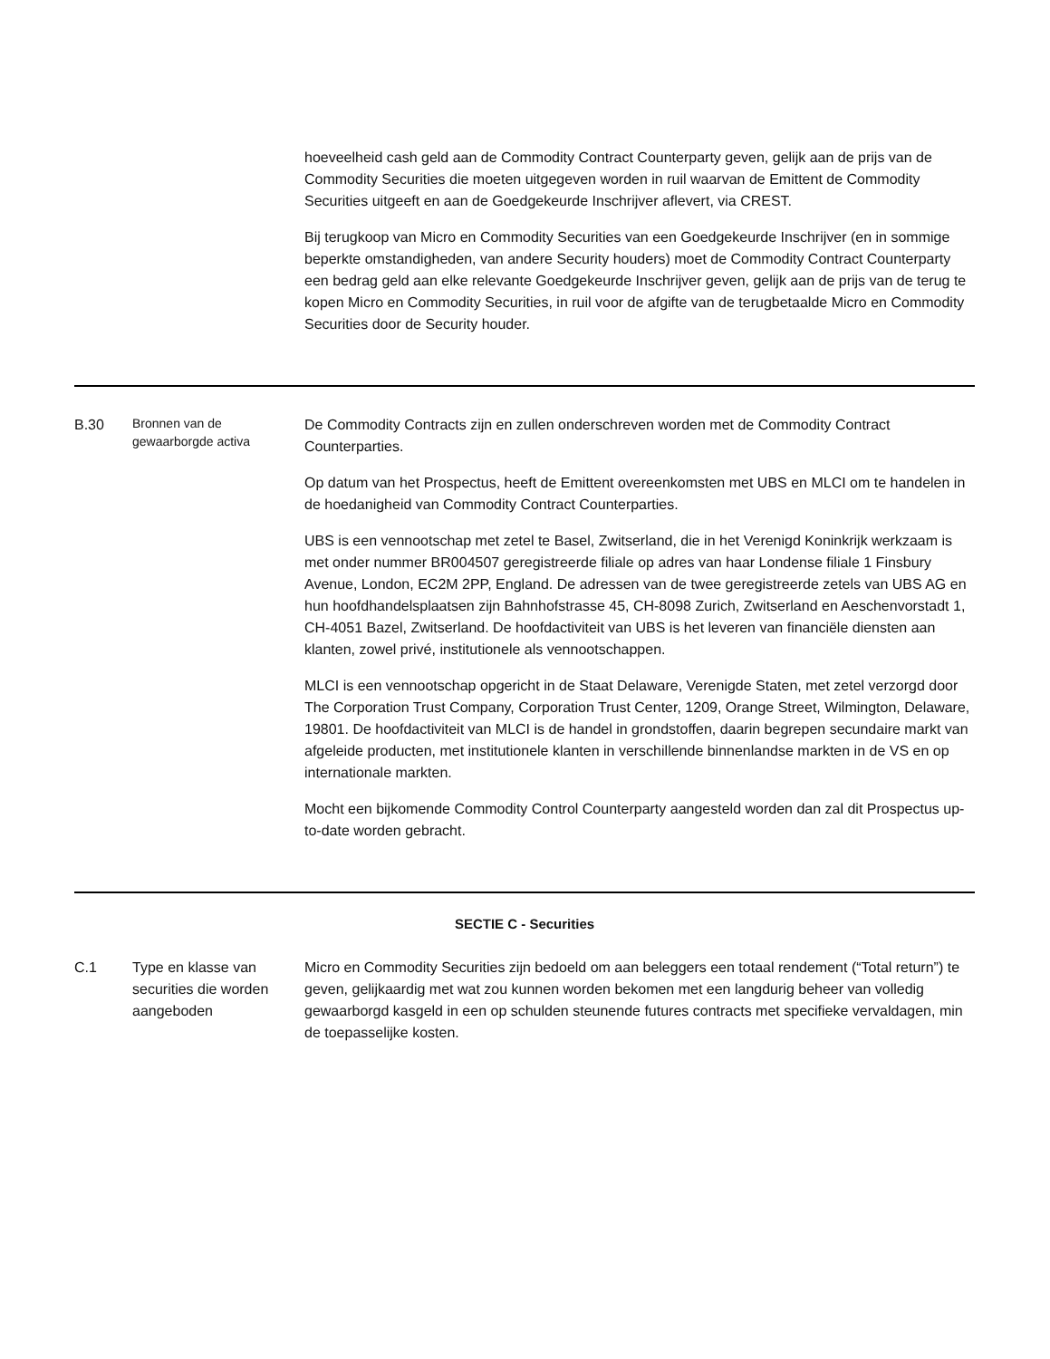| | | hoeveelheid cash geld aan de Commodity Contract Counterparty geven, gelijk aan de prijs van de Commodity Securities die moeten uitgegeven worden in ruil waarvan de Emittent de Commodity Securities uitgeeft en aan de Goedgekeurde Inschrijver aflevert, via CREST. Bij terugkoop van Micro en Commodity Securities van een Goedgekeurde Inschrijver (en in sommige beperkte omstandigheden, van andere Security houders) moet de Commodity Contract Counterparty een bedrag geld aan elke relevante Goedgekeurde Inschrijver geven, gelijk aan de prijs van de terug te kopen Micro en Commodity Securities, in ruil voor de afgifte van de terugbetaalde Micro en Commodity Securities door de Security houder. |
| B.30 | Bronnen van de gewaarborgde activa | De Commodity Contracts zijn en zullen onderschreven worden met de Commodity Contract Counterparties. Op datum van het Prospectus, heeft de Emittent overeenkomsten met UBS en MLCI om te handelen in de hoedanigheid van Commodity Contract Counterparties. UBS is een vennootschap met zetel te Basel, Zwitserland, die in het Verenigd Koninkrijk werkzaam is met onder nummer BR004507 geregistreerde filiale op adres van haar Londense filiale 1 Finsbury Avenue, London, EC2M 2PP, England. De adressen van de twee geregistreerde zetels van UBS AG en hun hoofdhandelsplaatsen zijn Bahnhofstrasse 45, CH-8098 Zurich, Zwitserland en Aeschenvorstadt 1, CH-4051 Bazel, Zwitserland. De hoofdactiviteit van UBS is het leveren van financiële diensten aan klanten, zowel privé, institutionele als vennootschappen. MLCI is een vennootschap opgericht in de Staat Delaware, Verenigde Staten, met zetel verzorgd door The Corporation Trust Company, Corporation Trust Center, 1209, Orange Street, Wilmington, Delaware, 19801. De hoofdactiviteit van MLCI is de handel in grondstoffen, daarin begrepen secundaire markt van afgeleide producten, met institutionele klanten in verschillende binnenlandse markten in de VS en op internationale markten. Mocht een bijkomende Commodity Control Counterparty aangesteld worden dan zal dit Prospectus up-to-date worden gebracht. |
| SECTIE C - Securities | | |
| C.1 | Type en klasse van securities die worden aangeboden | Micro en Commodity Securities zijn bedoeld om aan beleggers een totaal rendement (“Total return”) te geven, gelijkaardig met wat zou kunnen worden bekomen met een langdurig beheer van volledig gewaarborgd kasgeld in een op schulden steunende futures contracts met specifieke vervaldagen, min de toepasselijke kosten. |